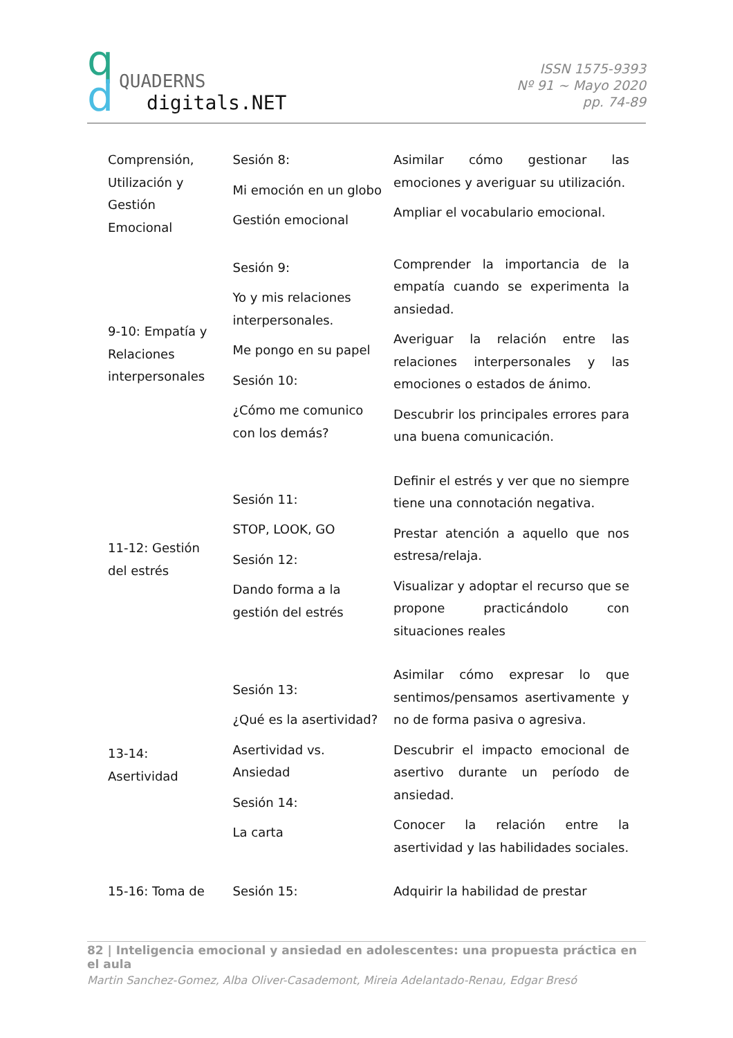q
d
QUADERNS
digitals.NET
ISSN 1575-9393
Nº 91 ~ Mayo 2020
pp. 74-89
| Comprensión, Utilización y Gestión Emocional | Sesión 8: Mi emoción en un globo Gestión emocional | Asimilar cómo gestionar las emociones y averiguar su utilización. Ampliar el vocabulario emocional. |
| 9-10: Empatía y Relaciones interpersonales | Sesión 9: Yo y mis relaciones interpersonales. Me pongo en su papel Sesión 10: ¿Cómo me comunico con los demás? | Comprender la importancia de la empatía cuando se experimenta la ansiedad. Averiguar la relación entre las relaciones interpersonales y las emociones o estados de ánimo. Descubrir los principales errores para una buena comunicación. |
| 11-12: Gestión del estrés | Sesión 11: STOP, LOOK, GO Sesión 12: Dando forma a la gestión del estrés | Definir el estrés y ver que no siempre tiene una connotación negativa. Prestar atención a aquello que nos estresa/relaja. Visualizar y adoptar el recurso que se propone practicándolo con situaciones reales |
| 13-14: Asertividad | Sesión 13: ¿Qué es la asertividad? Asertividad vs. Ansiedad Sesión 14: La carta | Asimilar cómo expresar lo que sentimos/pensamos asertivamente y no de forma pasiva o agresiva. Descubrir el impacto emocional de asertivo durante un período de ansiedad. Conocer la relación entre la asertividad y las habilidades sociales. |
| 15-16: Toma de | Sesión 15: | Adquirir la habilidad de prestar |
82 | Inteligencia emocional y ansiedad en adolescentes: una propuesta práctica en el aula
Martin Sanchez-Gomez, Alba Oliver-Casademont, Mireia Adelantado-Renau, Edgar Bresó